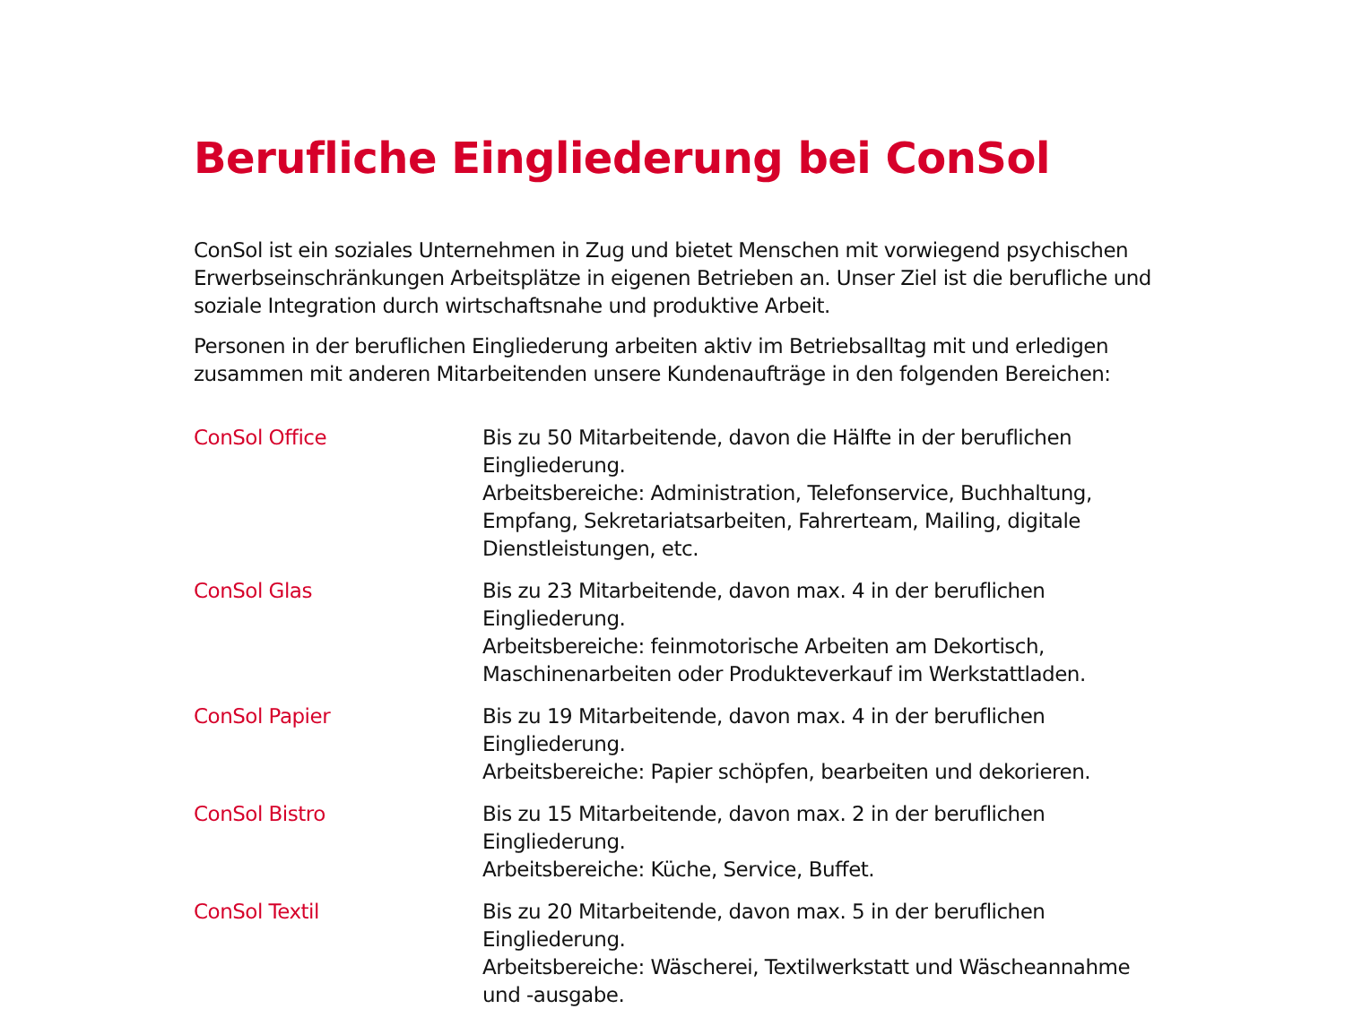Berufliche Eingliederung bei ConSol
ConSol ist ein soziales Unternehmen in Zug und bietet Menschen mit vorwiegend psychischen Erwerbseinschränkungen Arbeitsplätze in eigenen Betrieben an. Unser Ziel ist die berufliche und soziale Integration durch wirtschaftsnahe und produktive Arbeit.
Personen in der beruflichen Eingliederung arbeiten aktiv im Betriebsalltag mit und erledigen zusammen mit anderen Mitarbeitenden unsere Kundenaufträge in den folgenden Bereichen:
ConSol Office Bis zu 50 Mitarbeitende, davon die Hälfte in der beruflichen Eingliederung.
Arbeitsbereiche: Administration, Telefonservice, Buchhaltung, Empfang, Sekretariatsarbeiten, Fahrerteam, Mailing, digitale Dienstleistungen, etc.
ConSol Glas Bis zu 23 Mitarbeitende, davon max. 4 in der beruflichen Eingliederung.
Arbeitsbereiche: feinmotorische Arbeiten am Dekortisch, Maschinenarbeiten oder Produkteverkauf im Werkstattladen.
ConSol Papier Bis zu 19 Mitarbeitende, davon max. 4 in der beruflichen Eingliederung.
Arbeitsbereiche: Papier schöpfen, bearbeiten und dekorieren.
ConSol Bistro Bis zu 15 Mitarbeitende, davon max. 2 in der beruflichen Eingliederung.
Arbeitsbereiche: Küche, Service, Buffet.
ConSol Textil Bis zu 20 Mitarbeitende, davon max. 5 in der beruflichen Eingliederung.
Arbeitsbereiche: Wäscherei, Textilwerkstatt und Wäscheannahme und -ausgabe.